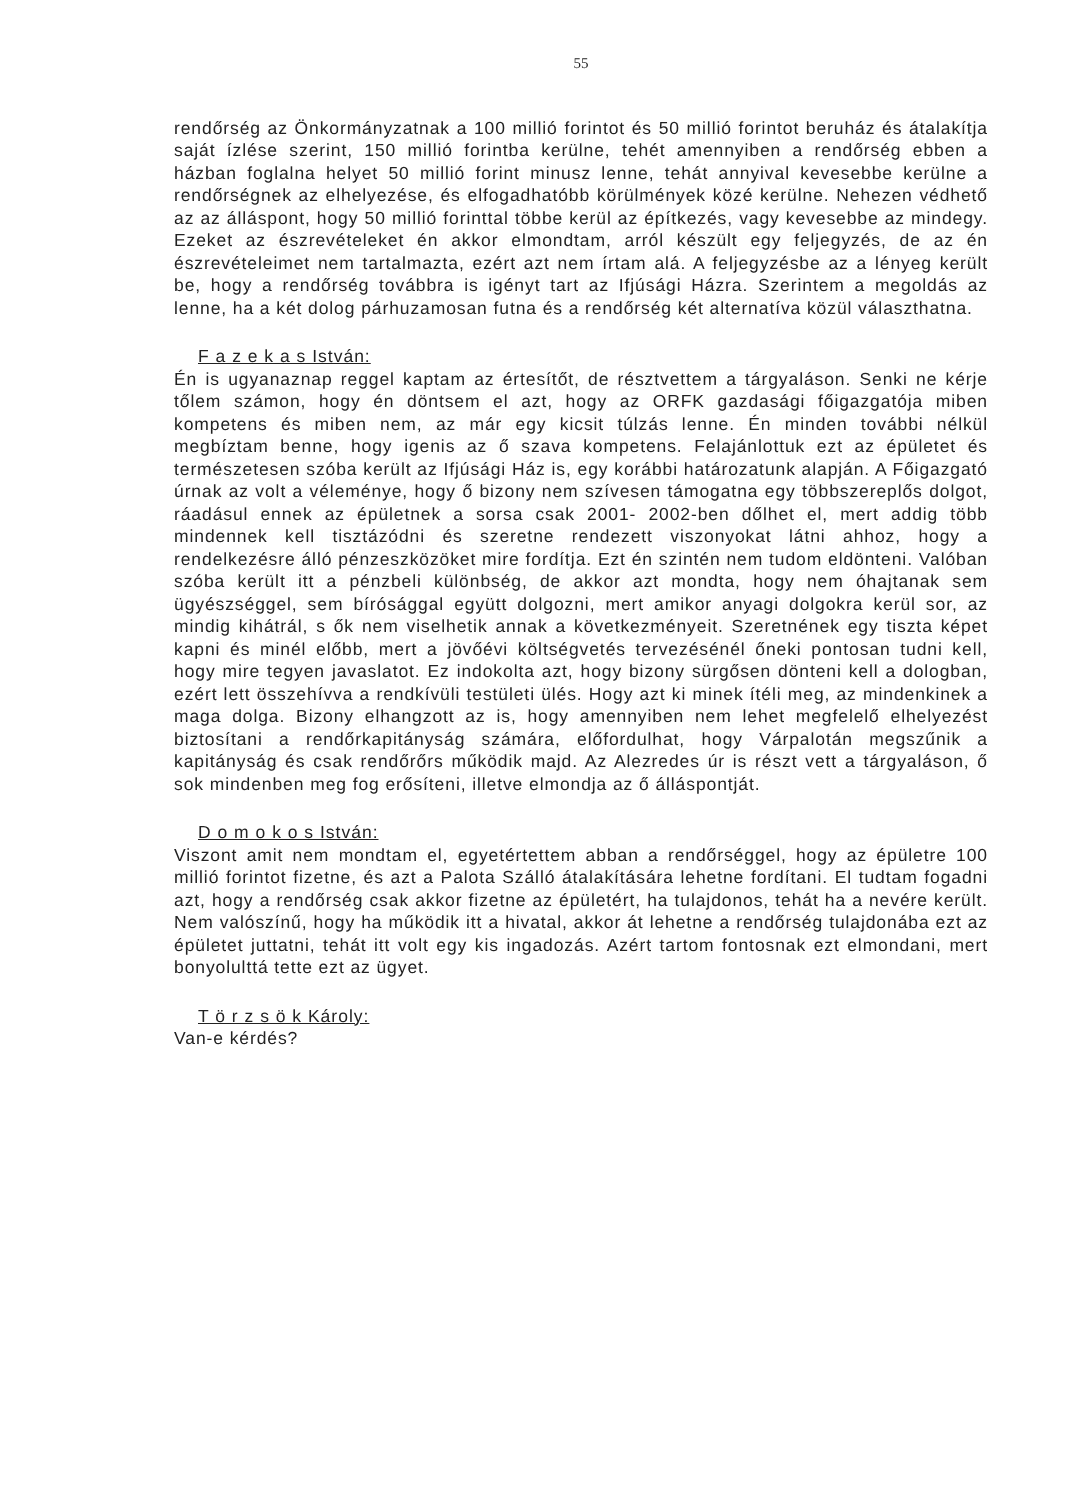55
rendőrség az Önkormányzatnak a 100 millió forintot és 50 millió forintot beruház és átalakítja saját ízlése szerint, 150 millió forintba kerülne, tehét amennyiben a rendőrség ebben a házban foglalna helyet 50 millió forint minusz lenne, tehát annyival kevesebbe kerülne a rendőrségnek az elhelyezése, és elfogadhatóbb körülmények közé kerülne. Nehezen védhető az az álláspont, hogy 50 millió forinttal többe kerül az építkezés, vagy kevesebbe az mindegy. Ezeket az észrevételeket én akkor elmondtam, arról készült egy feljegyzés, de az én észrevételeimet nem tartalmazta, ezért azt nem írtam alá. A feljegyzésbe az a lényeg került be, hogy a rendőrség továbbra is igényt tart az Ifjúsági Házra. Szerintem a megoldás az lenne, ha a két dolog párhuzamosan futna és a rendőrség két alternatíva közül választhatna.
F a z e k a s István:
Én is ugyanaznap reggel kaptam az értesítőt, de résztvettem a tárgyaláson. Senki ne kérje tőlem számon, hogy én döntsem el azt, hogy az ORFK gazdasági főigazgatója miben kompetens és miben nem, az már egy kicsit túlzás lenne. Én minden további nélkül megbíztam benne, hogy igenis az ő szava kompetens. Felajánlottuk ezt az épületet és természetesen szóba került az Ifjúsági Ház is, egy korábbi határozatunk alapján. A Főigazgató úrnak az volt a véleménye, hogy ő bizony nem szívesen támogatna egy többszereplős dolgot, ráadásul ennek az épületnek a sorsa csak 2001- 2002-ben dőlhet el, mert addig több mindennek kell tisztázódni és szeretne rendezett viszonyokat látni ahhoz, hogy a rendelkezésre álló pénzeszközöket mire fordítja. Ezt én szintén nem tudom eldönteni. Valóban szóba került itt a pénzbeli különbség, de akkor azt mondta, hogy nem óhajtanak sem ügyészséggel, sem bírósággal együtt dolgozni, mert amikor anyagi dolgokra kerül sor, az mindig kihátrál, s ők nem viselhetik annak a következményeit. Szeretnének egy tiszta képet kapni és minél előbb, mert a jövőévi költségvetés tervezésénél őneki pontosan tudni kell, hogy mire tegyen javaslatot. Ez indokolta azt, hogy bizony sürgősen dönteni kell a dologban, ezért lett összehívva a rendkívüli testületi ülés. Hogy azt ki minek ítéli meg, az mindenkinek a maga dolga. Bizony elhangzott az is, hogy amennyiben nem lehet megfelelő elhelyezést biztosítani a rendőrkapitányság számára, előfordulhat, hogy Várpalotán megszűnik a kapitányság és csak rendőrőrs működik majd. Az Alezredes úr is részt vett a tárgyaláson, ő sok mindenben meg fog erősíteni, illetve elmondja az ő álláspontját.
D o m o k o s István:
Viszont amit nem mondtam el, egyetértettem abban a rendőrséggel, hogy az épületre 100 millió forintot fizetne, és azt a Palota Szálló átalakítására lehetne fordítani. El tudtam fogadni azt, hogy a rendőrség csak akkor fizetne az épületért, ha tulajdonos, tehát ha a nevére került. Nem valószínű, hogy ha működik itt a hivatal, akkor át lehetne a rendőrség tulajdonába ezt az épületet juttatni, tehát itt volt egy kis ingadozás. Azért tartom fontosnak ezt elmondani, mert bonyolulttá tette ezt az ügyet.
T ö r z s ö k Károly:
Van-e kérdés?